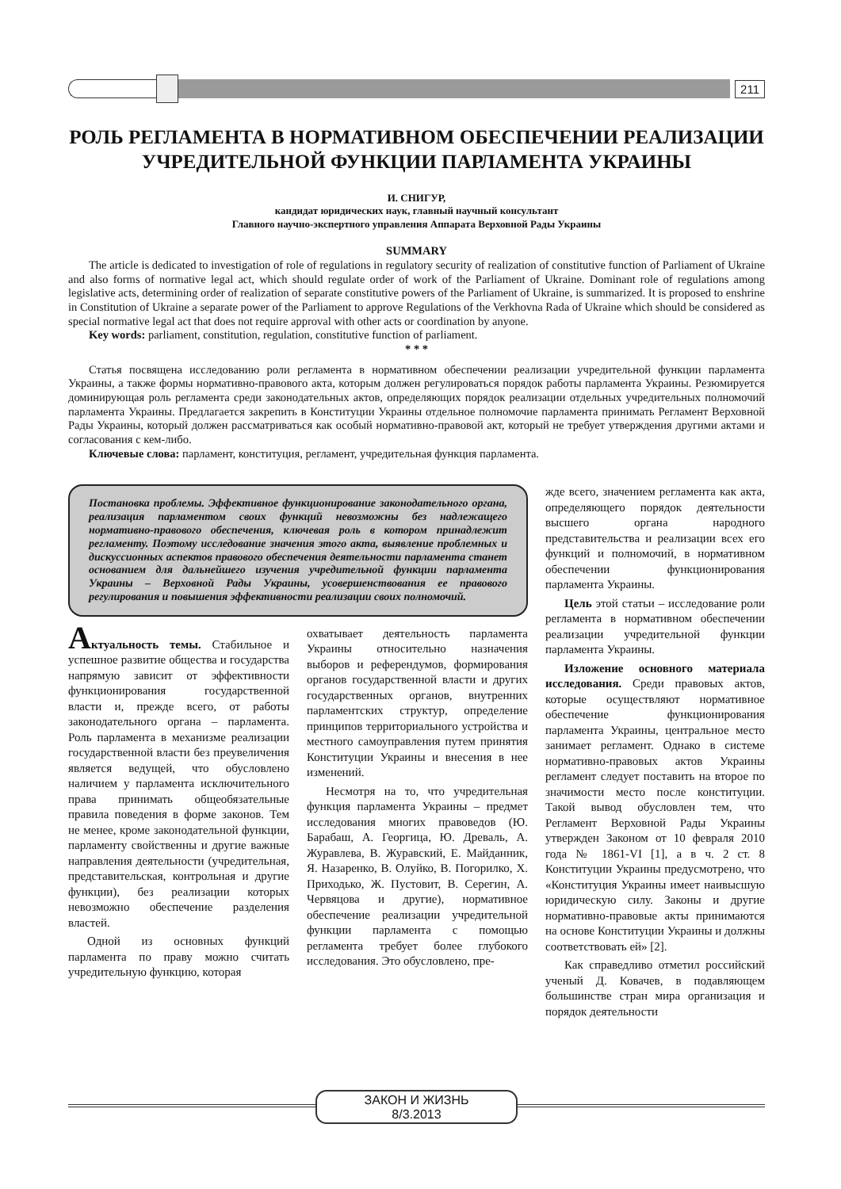211
РОЛЬ РЕГЛАМЕНТА В НОРМАТИВНОМ ОБЕСПЕЧЕНИИ РЕАЛИЗАЦИИ УЧРЕДИТЕЛЬНОЙ ФУНКЦИИ ПАРЛАМЕНТА УКРАИНЫ
И. СНИГУР,
кандидат юридических наук, главный научный консультант
Главного научно-экспертного управления Аппарата Верховной Рады Украины
SUMMARY
The article is dedicated to investigation of role of regulations in regulatory security of realization of constitutive function of Parliament of Ukraine and also forms of normative legal act, which should regulate order of work of the Parliament of Ukraine. Dominant role of regulations among legislative acts, determining order of realization of separate constitutive powers of the Parliament of Ukraine, is summarized. It is proposed to enshrine in Constitution of Ukraine a separate power of the Parliament to approve Regulations of the Verkhovna Rada of Ukraine which should be considered as special normative legal act that does not require approval with other acts or coordination by anyone.
Key words: parliament, constitution, regulation, constitutive function of parliament.
* * *
Статья посвящена исследованию роли регламента в нормативном обеспечении реализации учредительной функции парламента Украины, а также формы нормативно-правового акта, которым должен регулироваться порядок работы парламента Украины. Резюмируется доминирующая роль регламента среди законодательных актов, определяющих порядок реализации отдельных учредительных полномочий парламента Украины. Предлагается закрепить в Конституции Украины отдельное полномочие парламента принимать Регламент Верховной Рады Украины, который должен рассматриваться как особый нормативно-правовой акт, который не требует утверждения другими актами и согласования с кем-либо.
Ключевые слова: парламент, конституция, регламент, учредительная функция парламента.
Постановка проблемы. Эффективное функционирование законодательного органа, реализация парламентом своих функций невозможны без надлежащего нормативно-правового обеспечения, ключевая роль в котором принадлежит регламенту. Поэтому исследование значения этого акта, выявление проблемных и дискуссионных аспектов правового обеспечения деятельности парламента станет основанием для дальнейшего изучения учредительной функции парламента Украины – Верховной Рады Украины, усовершенствования ее правового регулирования и повышения эффективности реализации своих полномочий.
Актуальность темы. Стабильное и успешное развитие общества и государства напрямую зависит от эффективности функционирования государственной власти и, прежде всего, от работы законодательного органа – парламента. Роль парламента в механизме реализации государственной власти без преувеличения является ведущей, что обусловлено наличием у парламента исключительного права принимать общеобязательные правила поведения в форме законов. Тем не менее, кроме законодательной функции, парламенту свойственны и другие важные направления деятельности (учредительная, представительская, контрольная и другие функции), без реализации которых невозможно обеспечение разделения властей.
Одной из основных функций парламента по праву можно считать учредительную функцию, которая
охватывает деятельность парламента Украины относительно назначения выборов и референдумов, формирования органов государственной власти и других государственных органов, внутренних парламентских структур, определение принципов территориального устройства и местного самоуправления путем принятия Конституции Украины и внесения в нее изменений.
Несмотря на то, что учредительная функция парламента Украины – предмет исследования многих правоведов (Ю. Барабаш, А. Георгица, Ю. Древаль, А. Журавлева, В. Журавский, Е. Майданник, Я. Назаренко, В. Олуйко, В. Погорилко, Х. Приходько, Ж. Пустовит, В. Серегин, А. Червяцова и другие), нормативное обеспечение реализации учредительной функции парламента с помощью регламента требует более глубокого исследования. Это обусловлено, пре-
жде всего, значением регламента как акта, определяющего порядок деятельности высшего органа народного представительства и реализации всех его функций и полномочий, в нормативном обеспечении функционирования парламента Украины.
Цель этой статьи – исследование роли регламента в нормативном обеспечении реализации учредительной функции парламента Украины.
Изложение основного материала исследования. Среди правовых актов, которые осуществляют нормативное обеспечение функционирования парламента Украины, центральное место занимает регламент. Однако в системе нормативно-правовых актов Украины регламент следует поставить на второе по значимости место после конституции. Такой вывод обусловлен тем, что Регламент Верховной Рады Украины утвержден Законом от 10 февраля 2010 года № 1861-VI [1], а в ч. 2 ст. 8 Конституции Украины предусмотрено, что «Конституция Украины имеет наивысшую юридическую силу. Законы и другие нормативно-правовые акты принимаются на основе Конституции Украины и должны соответствовать ей» [2].
Как справедливо отметил российский ученый Д. Ковачев, в подавляющем большинстве стран мира организация и порядок деятельности
ЗАКОН И ЖИЗНЬ
8/3.2013